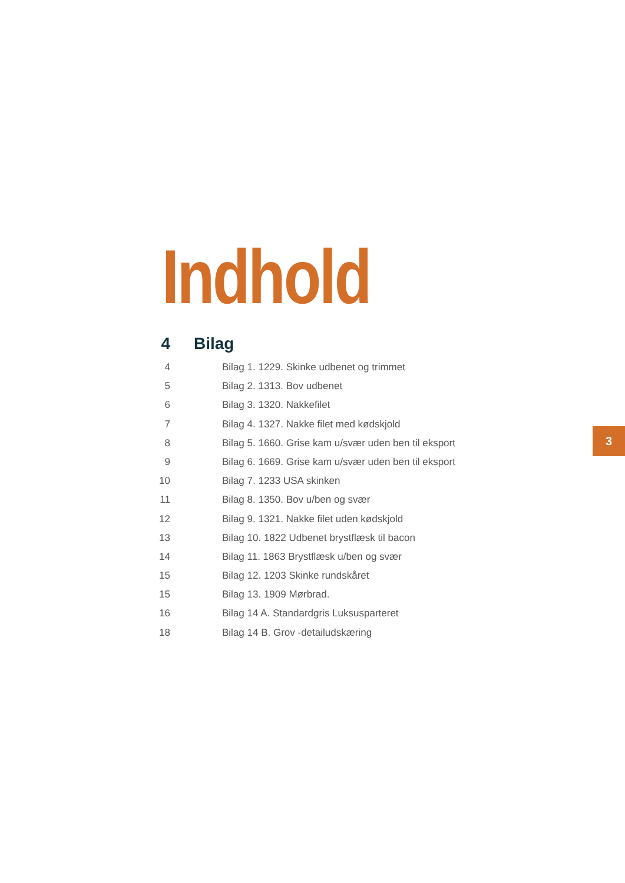Indhold
4 Bilag
4 Bilag 1. 1229. Skinke udbenet og trimmet
5 Bilag 2. 1313. Bov udbenet
6 Bilag 3. 1320. Nakkefilet
7 Bilag 4. 1327. Nakke filet med kødskjold
8 Bilag 5. 1660. Grise kam u/svær uden ben til eksport
9 Bilag 6. 1669. Grise kam u/svær uden ben til eksport
10 Bilag 7. 1233 USA skinken
11 Bilag 8. 1350. Bov u/ben og svær
12 Bilag 9. 1321. Nakke filet uden kødskjold
13 Bilag 10. 1822 Udbenet brystflæsk til bacon
14 Bilag 11. 1863 Brystflæsk u/ben og svær
15 Bilag 12. 1203 Skinke rundskåret
15 Bilag 13. 1909 Mørbrad.
16 Bilag 14 A. Standardgris Luksusparteret
18 Bilag 14 B. Grov -detailudskæring
3